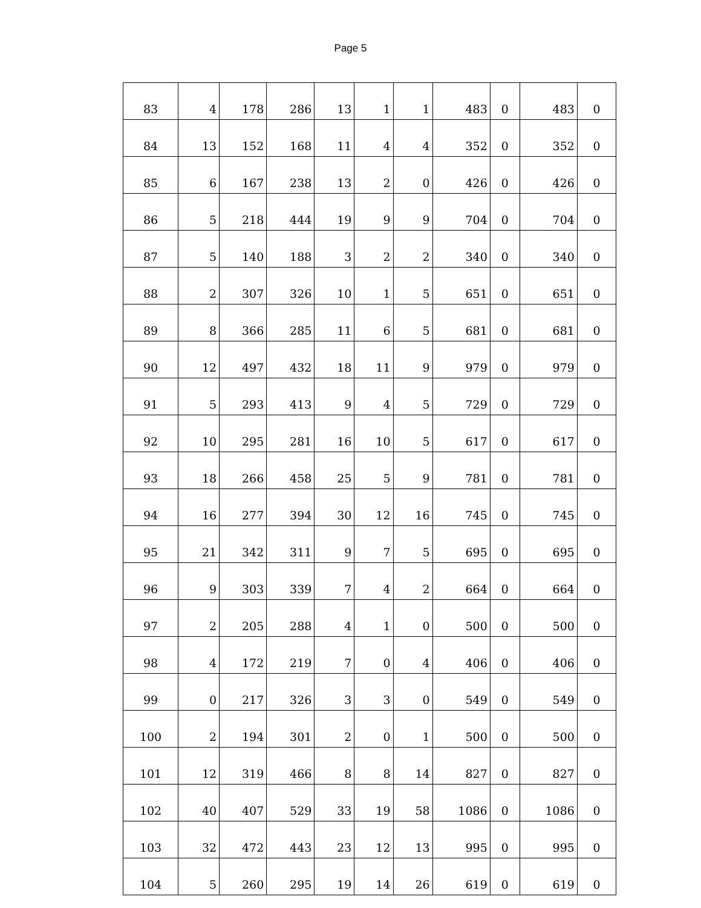Page 5
| 83 | 4 | 178 | 286 | 13 | 1 | 1 | 483 | 0 | 483 | 0 |
| 84 | 13 | 152 | 168 | 11 | 4 | 4 | 352 | 0 | 352 | 0 |
| 85 | 6 | 167 | 238 | 13 | 2 | 0 | 426 | 0 | 426 | 0 |
| 86 | 5 | 218 | 444 | 19 | 9 | 9 | 704 | 0 | 704 | 0 |
| 87 | 5 | 140 | 188 | 3 | 2 | 2 | 340 | 0 | 340 | 0 |
| 88 | 2 | 307 | 326 | 10 | 1 | 5 | 651 | 0 | 651 | 0 |
| 89 | 8 | 366 | 285 | 11 | 6 | 5 | 681 | 0 | 681 | 0 |
| 90 | 12 | 497 | 432 | 18 | 11 | 9 | 979 | 0 | 979 | 0 |
| 91 | 5 | 293 | 413 | 9 | 4 | 5 | 729 | 0 | 729 | 0 |
| 92 | 10 | 295 | 281 | 16 | 10 | 5 | 617 | 0 | 617 | 0 |
| 93 | 18 | 266 | 458 | 25 | 5 | 9 | 781 | 0 | 781 | 0 |
| 94 | 16 | 277 | 394 | 30 | 12 | 16 | 745 | 0 | 745 | 0 |
| 95 | 21 | 342 | 311 | 9 | 7 | 5 | 695 | 0 | 695 | 0 |
| 96 | 9 | 303 | 339 | 7 | 4 | 2 | 664 | 0 | 664 | 0 |
| 97 | 2 | 205 | 288 | 4 | 1 | 0 | 500 | 0 | 500 | 0 |
| 98 | 4 | 172 | 219 | 7 | 0 | 4 | 406 | 0 | 406 | 0 |
| 99 | 0 | 217 | 326 | 3 | 3 | 0 | 549 | 0 | 549 | 0 |
| 100 | 2 | 194 | 301 | 2 | 0 | 1 | 500 | 0 | 500 | 0 |
| 101 | 12 | 319 | 466 | 8 | 8 | 14 | 827 | 0 | 827 | 0 |
| 102 | 40 | 407 | 529 | 33 | 19 | 58 | 1086 | 0 | 1086 | 0 |
| 103 | 32 | 472 | 443 | 23 | 12 | 13 | 995 | 0 | 995 | 0 |
| 104 | 5 | 260 | 295 | 19 | 14 | 26 | 619 | 0 | 619 | 0 |